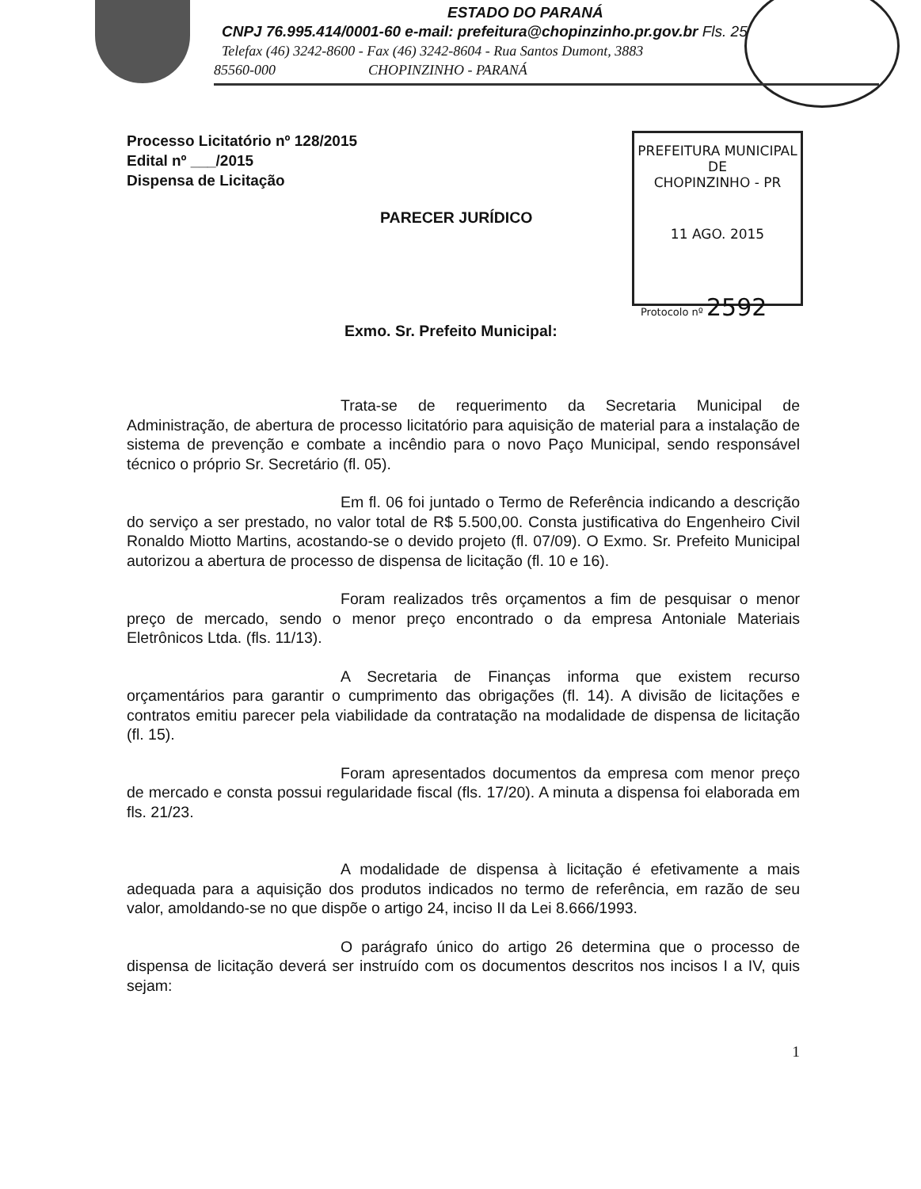ESTADO DO PARANÁ
CNPJ 76.995.414/0001-60 e-mail: prefeitura@chopinzinho.pr.gov.br Fls. 25
Telefax (46) 3242-8600 - Fax (46) 3242-8604 - Rua Santos Dumont, 3883
85560-000 CHOPINZINHO - PARANÁ
PREFEITURA MUNICIPAL DE
CHOPINZINHO - PR
11 AGO. 2015
Protocolo nº 2592
Processo Licitatório nº 128/2015
Edital nº ___/2015
Dispensa de Licitação
PARECER JURÍDICO
Exmo. Sr. Prefeito Municipal:
Trata-se de requerimento da Secretaria Municipal de Administração, de abertura de processo licitatório para aquisição de material para a instalação de sistema de prevenção e combate a incêndio para o novo Paço Municipal, sendo responsável técnico o próprio Sr. Secretário (fl. 05).
Em fl. 06 foi juntado o Termo de Referência indicando a descrição do serviço a ser prestado, no valor total de R$ 5.500,00. Consta justificativa do Engenheiro Civil Ronaldo Miotto Martins, acostando-se o devido projeto (fl. 07/09). O Exmo. Sr. Prefeito Municipal autorizou a abertura de processo de dispensa de licitação (fl. 10 e 16).
Foram realizados três orçamentos a fim de pesquisar o menor preço de mercado, sendo o menor preço encontrado o da empresa Antoniale Materiais Eletrônicos Ltda. (fls. 11/13).
A Secretaria de Finanças informa que existem recurso orçamentários para garantir o cumprimento das obrigações (fl. 14). A divisão de licitações e contratos emitiu parecer pela viabilidade da contratação na modalidade de dispensa de licitação (fl. 15).
Foram apresentados documentos da empresa com menor preço de mercado e consta possui regularidade fiscal (fls. 17/20). A minuta a dispensa foi elaborada em fls. 21/23.
A modalidade de dispensa à licitação é efetivamente a mais adequada para a aquisição dos produtos indicados no termo de referência, em razão de seu valor, amoldando-se no que dispõe o artigo 24, inciso II da Lei 8.666/1993.
O parágrafo único do artigo 26 determina que o processo de dispensa de licitação deverá ser instruído com os documentos descritos nos incisos I a IV, quis sejam:
1